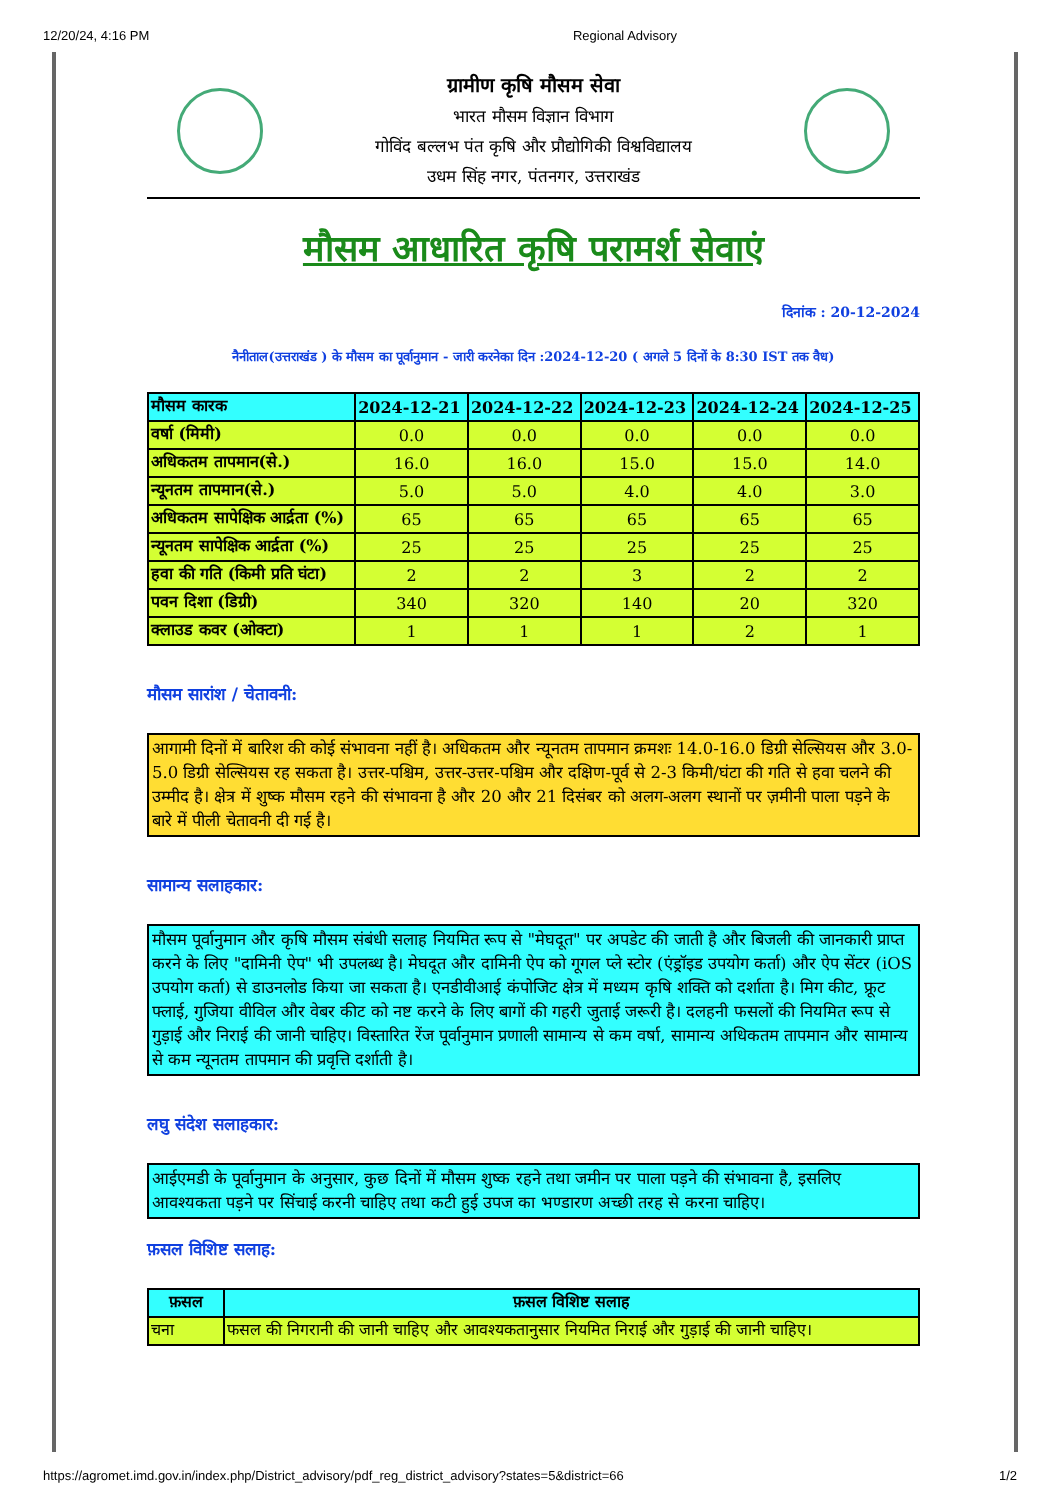12/20/24, 4:16 PM Regional Advisory
ग्रामीण कृषि मौसम सेवा
भारत मौसम विज्ञान विभाग
गोविंद बल्लभ पंत कृषि और प्रौद्योगिकी विश्वविद्यालय
उधम सिंह नगर, पंतनगर, उत्तराखंड
मौसम आधारित कृषि परामर्श सेवाएं
दिनांक : 20-12-2024
नैनीताल(उत्तराखंड ) के मौसम का पूर्वानुमान - जारी करनेका दिन :2024-12-20 ( अगले 5 दिनों के 8:30 IST तक वैध)
| मौसम कारक | 2024-12-21 | 2024-12-22 | 2024-12-23 | 2024-12-24 | 2024-12-25 |
| --- | --- | --- | --- | --- | --- |
| वर्षा (मिमी) | 0.0 | 0.0 | 0.0 | 0.0 | 0.0 |
| अधिकतम तापमान(से.) | 16.0 | 16.0 | 15.0 | 15.0 | 14.0 |
| न्यूनतम तापमान(से.) | 5.0 | 5.0 | 4.0 | 4.0 | 3.0 |
| अधिकतम सापेक्षिक आर्द्रता (%) | 65 | 65 | 65 | 65 | 65 |
| न्यूनतम सापेक्षिक आर्द्रता (%) | 25 | 25 | 25 | 25 | 25 |
| हवा की गति (किमी प्रति घंटा) | 2 | 2 | 3 | 2 | 2 |
| पवन दिशा (डिग्री) | 340 | 320 | 140 | 20 | 320 |
| क्लाउड कवर (ओक्टा) | 1 | 1 | 1 | 2 | 1 |
मौसम सारांश / चेतावनी:
आगामी दिनों में बारिश की कोई संभावना नहीं है। अधिकतम और न्यूनतम तापमान क्रमशः 14.0-16.0 डिग्री सेल्सियस और 3.0-5.0 डिग्री सेल्सियस रह सकता है। उत्तर-पश्चिम, उत्तर-उत्तर-पश्चिम और दक्षिण-पूर्व से 2-3 किमी/घंटा की गति से हवा चलने की उम्मीद है। क्षेत्र में शुष्क मौसम रहने की संभावना है और 20 और 21 दिसंबर को अलग-अलग स्थानों पर ज़मीनी पाला पड़ने के बारे में पीली चेतावनी दी गई है।
सामान्य सलाहकार:
मौसम पूर्वानुमान और कृषि मौसम संबंधी सलाह नियमित रूप से "मेघदूत" पर अपडेट की जाती है और बिजली की जानकारी प्राप्त करने के लिए "दामिनी ऐप" भी उपलब्ध है। मेघदूत और दामिनी ऐप को गूगल प्ले स्टोर (एंड्रॉइड उपयोग कर्ता) और ऐप सेंटर (iOS उपयोग कर्ता) से डाउनलोड किया जा सकता है। एनडीवीआई कंपोजिट क्षेत्र में मध्यम कृषि शक्ति को दर्शाता है। मिग कीट, फ्रूट फ्लाई, गुजिया वीविल और वेबर कीट को नष्ट करने के लिए बागों की गहरी जुताई जरूरी है। दलहनी फसलों की नियमित रूप से गुड़ाई और निराई की जानी चाहिए। विस्तारित रेंज पूर्वानुमान प्रणाली सामान्य से कम वर्षा, सामान्य अधिकतम तापमान और सामान्य से कम न्यूनतम तापमान की प्रवृत्ति दर्शाती है।
लघु संदेश सलाहकार:
आईएमडी के पूर्वानुमान के अनुसार, कुछ दिनों में मौसम शुष्क रहने तथा जमीन पर पाला पड़ने की संभावना है, इसलिए आवश्यकता पड़ने पर सिंचाई करनी चाहिए तथा कटी हुई उपज का भण्डारण अच्छी तरह से करना चाहिए।
फ़सल विशिष्ट सलाह:
| फ़सल | फ़सल विशिष्ट सलाह |
| --- | --- |
| चना | फसल की निगरानी की जानी चाहिए और आवश्यकतानुसार नियमित निराई और गुड़ाई की जानी चाहिए। |
https://agromet.imd.gov.in/index.php/District_advisory/pdf_reg_district_advisory?states=5&district=66 1/2